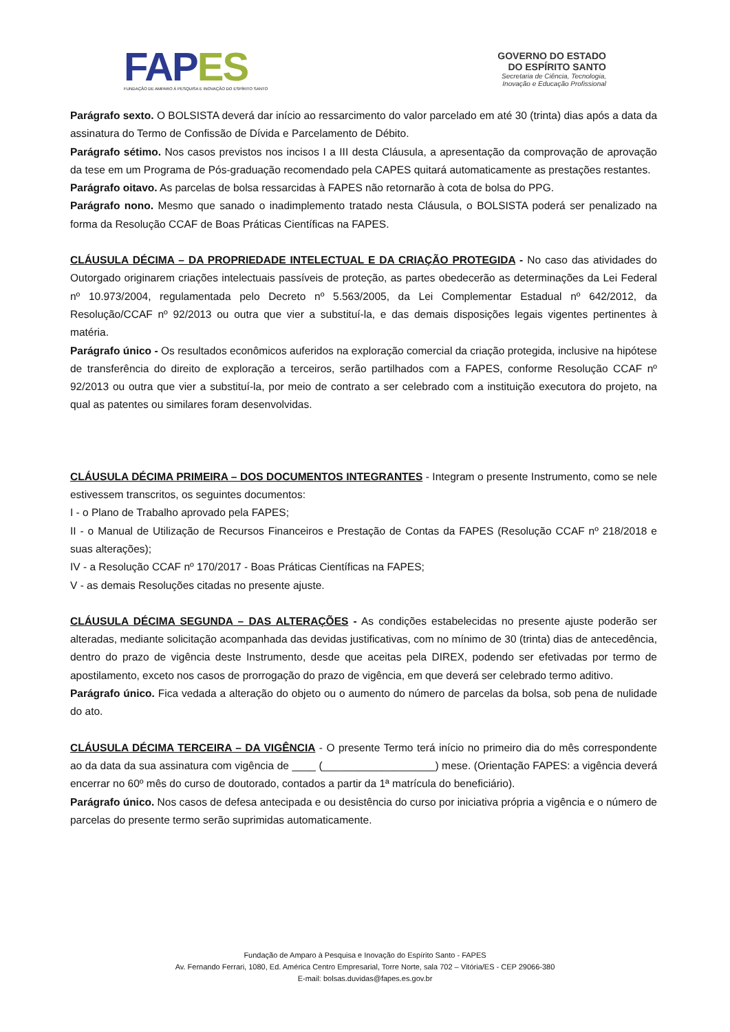FAP ES
FUNDAÇÃO DE AMPARO À PESQUISA E INOVAÇÃO DO ESPÍRITO SANTO
GOVERNO DO ESTADO
DO ESPÍRITO SANTO
Secretaria de Ciência, Tecnologia,
Inovação e Educação Profissional
Parágrafo sexto. O BOLSISTA deverá dar início ao ressarcimento do valor parcelado em até 30 (trinta) dias após a data da assinatura do Termo de Confissão de Dívida e Parcelamento de Débito.
Parágrafo sétimo. Nos casos previstos nos incisos I a III desta Cláusula, a apresentação da comprovação de aprovação da tese em um Programa de Pós-graduação recomendado pela CAPES quitará automaticamente as prestações restantes.
Parágrafo oitavo. As parcelas de bolsa ressarcidas à FAPES não retornarão à cota de bolsa do PPG.
Parágrafo nono. Mesmo que sanado o inadimplemento tratado nesta Cláusula, o BOLSISTA poderá ser penalizado na forma da Resolução CCAF de Boas Práticas Científicas na FAPES.
CLÁUSULA DÉCIMA – DA PROPRIEDADE INTELECTUAL E DA CRIAÇÃO PROTEGIDA - No caso das atividades do Outorgado originarem criações intelectuais passíveis de proteção, as partes obedecerão as determinações da Lei Federal nº 10.973/2004, regulamentada pelo Decreto nº 5.563/2005, da Lei Complementar Estadual nº 642/2012, da Resolução/CCAF nº 92/2013 ou outra que vier a substituí-la, e das demais disposições legais vigentes pertinentes à matéria.
Parágrafo único - Os resultados econômicos auferidos na exploração comercial da criação protegida, inclusive na hipótese de transferência do direito de exploração a terceiros, serão partilhados com a FAPES, conforme Resolução CCAF nº 92/2013 ou outra que vier a substituí-la, por meio de contrato a ser celebrado com a instituição executora do projeto, na qual as patentes ou similares foram desenvolvidas.
CLÁUSULA DÉCIMA PRIMEIRA – DOS DOCUMENTOS INTEGRANTES - Integram o presente Instrumento, como se nele estivessem transcritos, os seguintes documentos:
I - o Plano de Trabalho aprovado pela FAPES;
II - o Manual de Utilização de Recursos Financeiros e Prestação de Contas da FAPES (Resolução CCAF nº 218/2018 e suas alterações);
IV - a Resolução CCAF nº 170/2017 - Boas Práticas Científicas na FAPES;
V - as demais Resoluções citadas no presente ajuste.
CLÁUSULA DÉCIMA SEGUNDA – DAS ALTERAÇÕES - As condições estabelecidas no presente ajuste poderão ser alteradas, mediante solicitação acompanhada das devidas justificativas, com no mínimo de 30 (trinta) dias de antecedência, dentro do prazo de vigência deste Instrumento, desde que aceitas pela DIREX, podendo ser efetivadas por termo de apostilamento, exceto nos casos de prorrogação do prazo de vigência, em que deverá ser celebrado termo aditivo.
Parágrafo único. Fica vedada a alteração do objeto ou o aumento do número de parcelas da bolsa, sob pena de nulidade do ato.
CLÁUSULA DÉCIMA TERCEIRA – DA VIGÊNCIA - O presente Termo terá início no primeiro dia do mês correspondente ao da data da sua assinatura com vigência de ____ (___________________) mese. (Orientação FAPES: a vigência deverá encerrar no 60º mês do curso de doutorado, contados a partir da 1ª matrícula do beneficiário).
Parágrafo único. Nos casos de defesa antecipada e ou desistência do curso por iniciativa própria a vigência e o número de parcelas do presente termo serão suprimidas automaticamente.
Fundação de Amparo à Pesquisa e Inovação do Espírito Santo - FAPES
Av. Fernando Ferrari, 1080, Ed. América Centro Empresarial, Torre Norte, sala 702 – Vitória/ES - CEP 29066-380
E-mail: bolsas.duvidas@fapes.es.gov.br